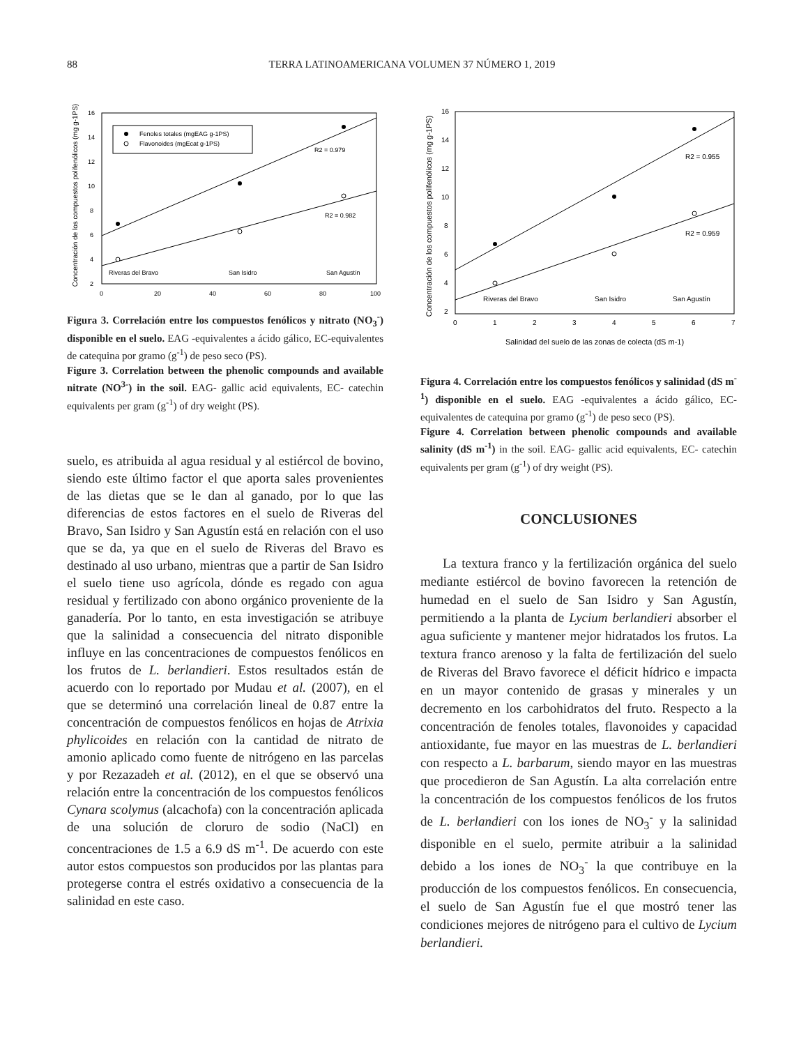88
TERRA LATINOAMERICANA VOLUMEN 37 NÚMERO 1, 2019
Concentración de los compuestos polifenólicos (mg g-1PS)
16
14
12
10
8
6
4
2
0
20
40
60
80
100
Fenoles totales (mgEAG g-1PS)
Flavonoides (mgEcat g-1PS)
R2 = 0.979
R2 = 0.982
Riveras del Bravo
San Isidro
San Agustín
Figura 3. Correlación entre los compuestos fenólicos y nitrato (NO<sub>3</sub><sup>-</sup>) disponible en el suelo. EAG -equivalentes a ácido gálico, EC-equivalentes de catequina por gramo (g<sup>-1</sup>) de peso seco (PS).
Figure 3. Correlation between the phenolic compounds and available nitrate (NO<sup>3-</sup>) in the soil. EAG- gallic acid equivalents, EC- catechin equivalents per gram (g<sup>-1</sup>) of dry weight (PS).
suelo, es atribuida al agua residual y al estiércol de bovino, siendo este último factor el que aporta sales provenientes de las dietas que se le dan al ganado, por lo que las diferencias de estos factores en el suelo de Riveras del Bravo, San Isidro y San Agustín está en relación con el uso que se da, ya que en el suelo de Riveras del Bravo es destinado al uso urbano, mientras que a partir de San Isidro el suelo tiene uso agrícola, dónde es regado con agua residual y fertilizado con abono orgánico proveniente de la ganadería. Por lo tanto, en esta investigación se atribuye que la salinidad a consecuencia del nitrato disponible influye en las concentraciones de compuestos fenólicos en los frutos de L. berlandieri. Estos resultados están de acuerdo con lo reportado por Mudau et al. (2007), en el que se determinó una correlación lineal de 0.87 entre la concentración de compuestos fenólicos en hojas de Atrixia phylicoides en relación con la cantidad de nitrato de amonio aplicado como fuente de nitrógeno en las parcelas y por Rezazadeh et al. (2012), en el que se observó una relación entre la concentración de los compuestos fenólicos Cynara scolymus (alcachofa) con la concentración aplicada de una solución de cloruro de sodio (NaCl) en concentraciones de 1.5 a 6.9 dS m<sup>-1</sup>. De acuerdo con este autor estos compuestos son producidos por las plantas para protegerse contra el estrés oxidativo a consecuencia de la salinidad en este caso.
Concentración de los compuestos polifenólicos (mg g-1PS)
16
14
12
10
8
6
4
2
0
1
2
3
4
5
6
7
Salinidad del suelo de las zonas de colecta (dS m-1)
R2 = 0.955
R2 = 0.959
Riveras del Bravo
San Isidro
San Agustín
Figura 4. Correlación entre los compuestos fenólicos y salinidad (dS m<sup>-1</sup>) disponible en el suelo. EAG -equivalentes a ácido gálico, EC-equivalentes de catequina por gramo (g<sup>-1</sup>) de peso seco (PS).
Figure 4. Correlation between phenolic compounds and available salinity (dS m<sup>-1</sup>) in the soil. EAG- gallic acid equivalents, EC- catechin equivalents per gram (g<sup>-1</sup>) of dry weight (PS).
CONCLUSIONES
La textura franco y la fertilización orgánica del suelo mediante estiércol de bovino favorecen la retención de humedad en el suelo de San Isidro y San Agustín, permitiendo a la planta de Lycium berlandieri absorber el agua suficiente y mantener mejor hidratados los frutos. La textura franco arenoso y la falta de fertilización del suelo de Riveras del Bravo favorece el déficit hídrico e impacta en un mayor contenido de grasas y minerales y un decremento en los carbohidratos del fruto. Respecto a la concentración de fenoles totales, flavonoides y capacidad antioxidante, fue mayor en las muestras de L. berlandieri con respecto a L. barbarum, siendo mayor en las muestras que procedieron de San Agustín. La alta correlación entre la concentración de los compuestos fenólicos de los frutos de L. berlandieri con los iones de NO<sub>3</sub><sup>-</sup> y la salinidad disponible en el suelo, permite atribuir a la salinidad debido a los iones de NO<sub>3</sub><sup>-</sup> la que contribuye en la producción de los compuestos fenólicos. En consecuencia, el suelo de San Agustín fue el que mostró tener las condiciones mejores de nitrógeno para el cultivo de Lycium berlandieri.